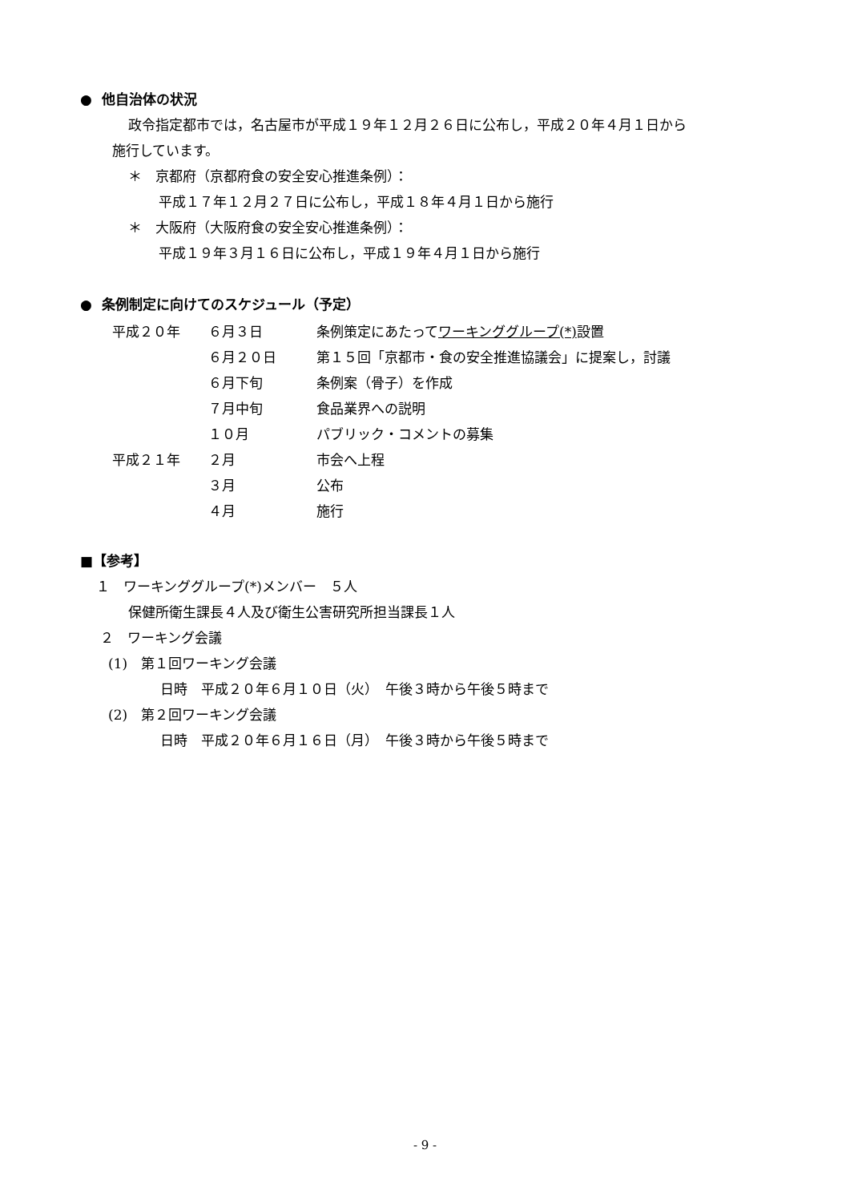● 他自治体の状況
政令指定都市では，名古屋市が平成１９年１２月２６日に公布し，平成２０年４月１日から
施行しています。
＊　京都府（京都府食の安全安心推進条例）：
平成１７年１２月２７日に公布し，平成１８年４月１日から施行
＊　大阪府（大阪府食の安全安心推進条例）：
平成１９年３月１６日に公布し，平成１９年４月１日から施行
● 条例制定に向けてのスケジュール（予定）
| 平成２０年 | ６月３日 | 条例策定にあたって ワーキンググループ(*) 設置 |
| | ６月２０日 | 第１５回「京都市・食の安全推進協議会」に提案し，討議 |
| | ６月下旬 | 条例案（骨子）を作成 |
| | ７月中旬 | 食品業界への説明 |
| | １０月 | パブリック・コメントの募集 |
| 平成２１年 | ２月 | 市会へ上程 |
| | ３月 | 公布 |
| | ４月 | 施行 |
■【参考】
１　ワーキンググループ(*)メンバー　５人
保健所衛生課長４人及び衛生公害研究所担当課長１人
２　ワーキング会議
(1)　第１回ワーキング会議
日時　平成２０年６月１０日（火）　午後３時から午後５時まで
(2)　第２回ワーキング会議
日時　平成２０年６月１６日（月）　午後３時から午後５時まで
- 9 -